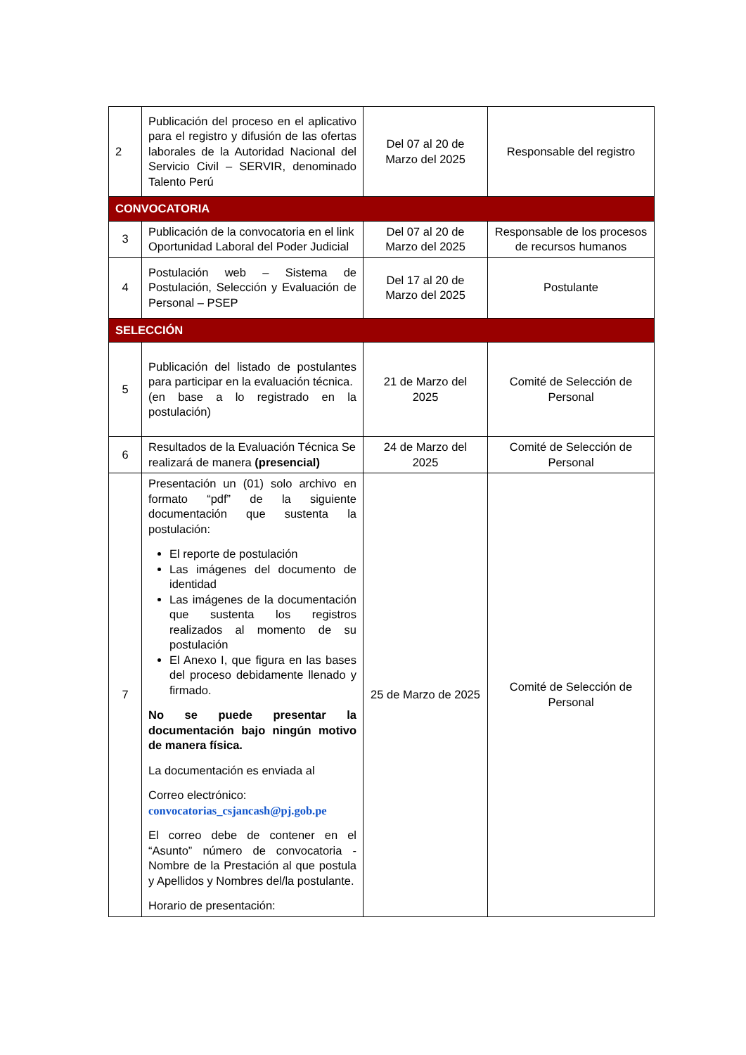| 2 | Publicación del proceso en el aplicativo para el registro y difusión de las ofertas laborales de la Autoridad Nacional del Servicio Civil – SERVIR, denominado Talento Perú | Del 07 al 20 de Marzo del 2025 | Responsable del registro |
| CONVOCATORIA | | | |
| 3 | Publicación de la convocatoria en el link Oportunidad Laboral del Poder Judicial | Del 07 al 20 de Marzo del 2025 | Responsable de los procesos de recursos humanos |
| 4 | Postulación web – Sistema de Postulación, Selección y Evaluación de Personal – PSEP | Del 17 al 20 de Marzo del 2025 | Postulante |
| SELECCIÓN | | | |
| 5 | Publicación del listado de postulantes para participar en la evaluación técnica. (en base a lo registrado en la postulación) | 21 de Marzo del 2025 | Comité de Selección de Personal |
| 6 | Resultados de la Evaluación Técnica Se realizará de manera (presencial) | 24 de Marzo del 2025 | Comité de Selección de Personal |
| 7 | Presentación un (01) solo archivo en formato “pdf” de la siguiente documentación que sustenta la postulación: El reporte de postulación Las imágenes del documento de identidad Las imágenes de la documentación que sustenta los registros realizados al momento de su postulación El Anexo I, que figura en las bases del proceso debidamente llenado y firmado. No se puede presentar la documentación bajo ningún motivo de manera física. La documentación es enviada al Correo electrónico: convocatorias_csjancash@pj.gob.pe El correo debe de contener en el “Asunto” número de convocatoria - Nombre de la Prestación al que postula y Apellidos y Nombres del/la postulante. Horario de presentación: | 25 de Marzo de 2025 | Comité de Selección de Personal |